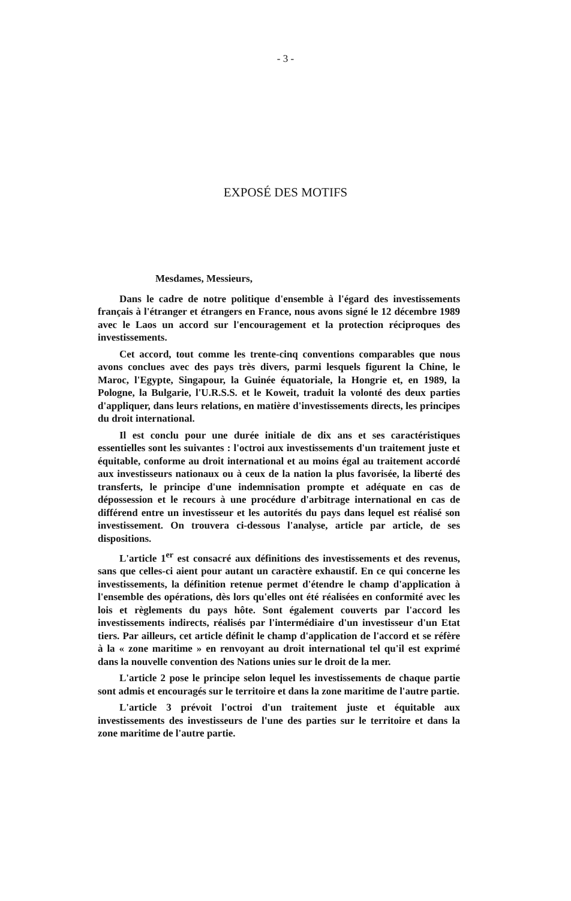- 3 -
EXPOSÉ DES MOTIFS
Mesdames, Messieurs,
Dans le cadre de notre politique d'ensemble à l'égard des investissements français à l'étranger et étrangers en France, nous avons signé le 12 décembre 1989 avec le Laos un accord sur l'encouragement et la protection réciproques des investissements.
Cet accord, tout comme les trente-cinq conventions comparables que nous avons conclues avec des pays très divers, parmi lesquels figurent la Chine, le Maroc, l'Egypte, Singapour, la Guinée équatoriale, la Hongrie et, en 1989, la Pologne, la Bulgarie, l'U.R.S.S. et le Koweit, traduit la volonté des deux parties d'appliquer, dans leurs relations, en matière d'investissements directs, les principes du droit international.
Il est conclu pour une durée initiale de dix ans et ses caractéristiques essentielles sont les suivantes : l'octroi aux investissements d'un traitement juste et équitable, conforme au droit international et au moins égal au traitement accordé aux investisseurs nationaux ou à ceux de la nation la plus favorisée, la liberté des transferts, le principe d'une indemnisation prompte et adéquate en cas de dépossession et le recours à une procédure d'arbitrage international en cas de différend entre un investisseur et les autorités du pays dans lequel est réalisé son investissement. On trouvera ci-dessous l'analyse, article par article, de ses dispositions.
L'article 1<sup>er</sup> est consacré aux définitions des investissements et des revenus, sans que celles-ci aient pour autant un caractère exhaustif. En ce qui concerne les investissements, la définition retenue permet d'étendre le champ d'application à l'ensemble des opérations, dès lors qu'elles ont été réalisées en conformité avec les lois et règlements du pays hôte. Sont également couverts par l'accord les investissements indirects, réalisés par l'intermédiaire d'un investisseur d'un Etat tiers. Par ailleurs, cet article définit le champ d'application de l'accord et se réfère à la « zone maritime » en renvoyant au droit international tel qu'il est exprimé dans la nouvelle convention des Nations unies sur le droit de la mer.
L'article 2 pose le principe selon lequel les investissements de chaque partie sont admis et encouragés sur le territoire et dans la zone maritime de l'autre partie.
L'article 3 prévoit l'octroi d'un traitement juste et équitable aux investissements des investisseurs de l'une des parties sur le territoire et dans la zone maritime de l'autre partie.